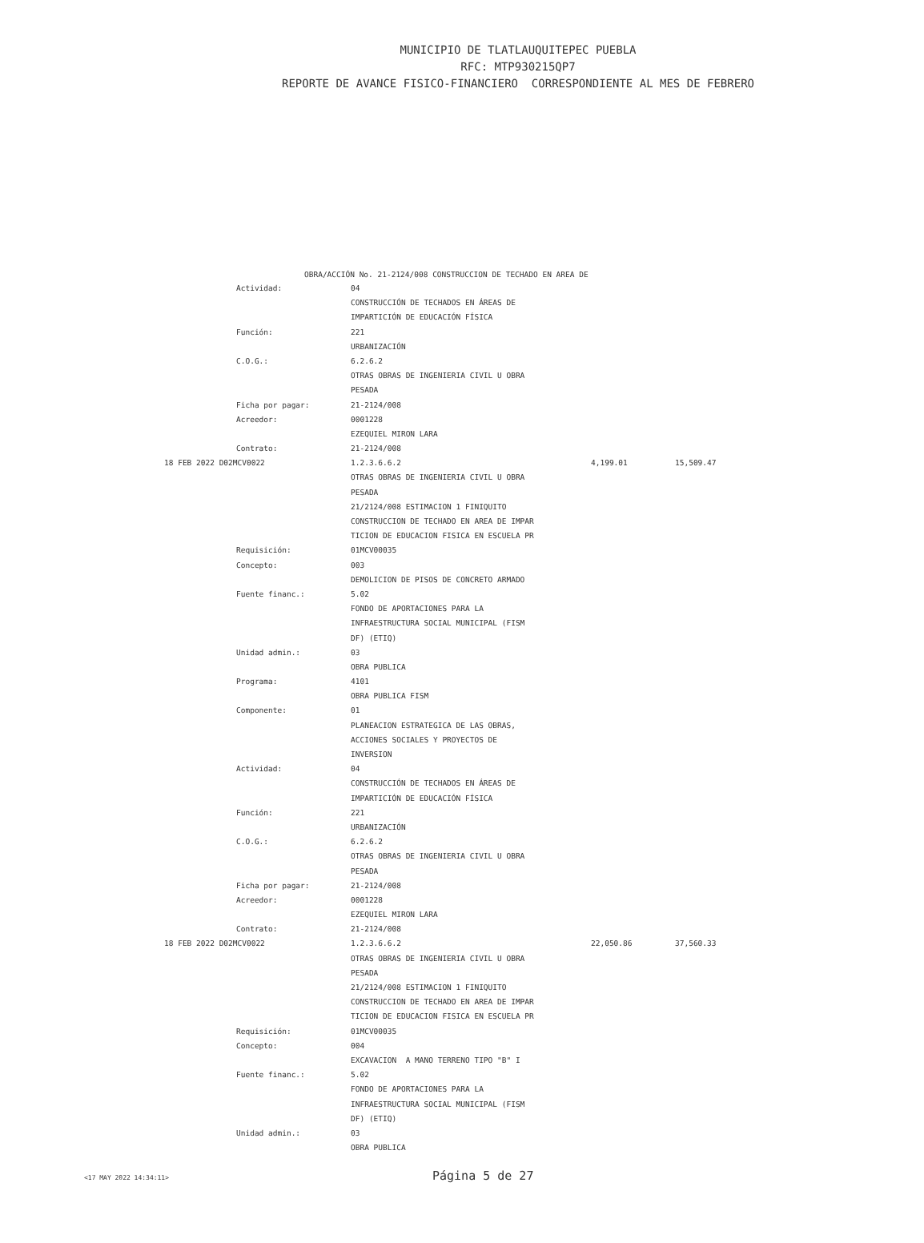MUNICIPIO DE TLATLAUQUITEPEC PUEBLA
RFC: MTP930215QP7
REPORTE DE AVANCE FISICO-FINANCIERO CORRESPONDIENTE AL MES DE FEBRERO
OBRA/ACCIÓN No. 21-2124/008 CONSTRUCCION DE TECHADO EN AREA DE
| | Actividad: | 04 | | |
| | | CONSTRUCCIÓN DE TECHADOS EN ÁREAS DE | | |
| | | IMPARTICIÓN DE EDUCACIÓN FÍSICA | | |
| | Función: | 221 | | |
| | | URBANIZACIÓN | | |
| | C.O.G.: | 6.2.6.2 | | |
| | | OTRAS OBRAS DE INGENIERIA CIVIL U OBRA | | |
| | | PESADA | | |
| | Ficha por pagar: | 21-2124/008 | | |
| | Acreedor: | 0001228 | | |
| | | EZEQUIEL MIRON LARA | | |
| | Contrato: | 21-2124/008 | | |
| 18 FEB 2022 D02MCV0022 | | 1.2.3.6.6.2 | 4,199.01 | 15,509.47 |
| | | OTRAS OBRAS DE INGENIERIA CIVIL U OBRA | | |
| | | PESADA | | |
| | | 21/2124/008 ESTIMACION 1 FINIQUITO | | |
| | | CONSTRUCCION DE TECHADO EN AREA DE IMPAR | | |
| | | TICION DE EDUCACION FISICA EN ESCUELA PR | | |
| | Requisición: | 01MCV00035 | | |
| | Concepto: | 003 | | |
| | | DEMOLICION DE PISOS DE CONCRETO ARMADO | | |
| | Fuente financ.: | 5.02 | | |
| | | FONDO DE APORTACIONES PARA LA | | |
| | | INFRAESTRUCTURA SOCIAL MUNICIPAL (FISM | | |
| | | DF) (ETIQ) | | |
| | Unidad admin.: | 03 | | |
| | | OBRA PUBLICA | | |
| | Programa: | 4101 | | |
| | | OBRA PUBLICA FISM | | |
| | Componente: | 01 | | |
| | | PLANEACION ESTRATEGICA DE LAS OBRAS, | | |
| | | ACCIONES SOCIALES Y PROYECTOS DE | | |
| | | INVERSION | | |
| | Actividad: | 04 | | |
| | | CONSTRUCCIÓN DE TECHADOS EN ÁREAS DE | | |
| | | IMPARTICIÓN DE EDUCACIÓN FÍSICA | | |
| | Función: | 221 | | |
| | | URBANIZACIÓN | | |
| | C.O.G.: | 6.2.6.2 | | |
| | | OTRAS OBRAS DE INGENIERIA CIVIL U OBRA | | |
| | | PESADA | | |
| | Ficha por pagar: | 21-2124/008 | | |
| | Acreedor: | 0001228 | | |
| | | EZEQUIEL MIRON LARA | | |
| | Contrato: | 21-2124/008 | | |
| 18 FEB 2022 D02MCV0022 | | 1.2.3.6.6.2 | 22,050.86 | 37,560.33 |
| | | OTRAS OBRAS DE INGENIERIA CIVIL U OBRA | | |
| | | PESADA | | |
| | | 21/2124/008 ESTIMACION 1 FINIQUITO | | |
| | | CONSTRUCCION DE TECHADO EN AREA DE IMPAR | | |
| | | TICION DE EDUCACION FISICA EN ESCUELA PR | | |
| | Requisición: | 01MCV00035 | | |
| | Concepto: | 004 | | |
| | | EXCAVACION A MANO TERRENO TIPO "B" I | | |
| | Fuente financ.: | 5.02 | | |
| | | FONDO DE APORTACIONES PARA LA | | |
| | | INFRAESTRUCTURA SOCIAL MUNICIPAL (FISM | | |
| | | DF) (ETIQ) | | |
| | Unidad admin.: | 03 | | |
| | | OBRA PUBLICA | | |
<17 MAY 2022 14:34:11> Página 5 de 27